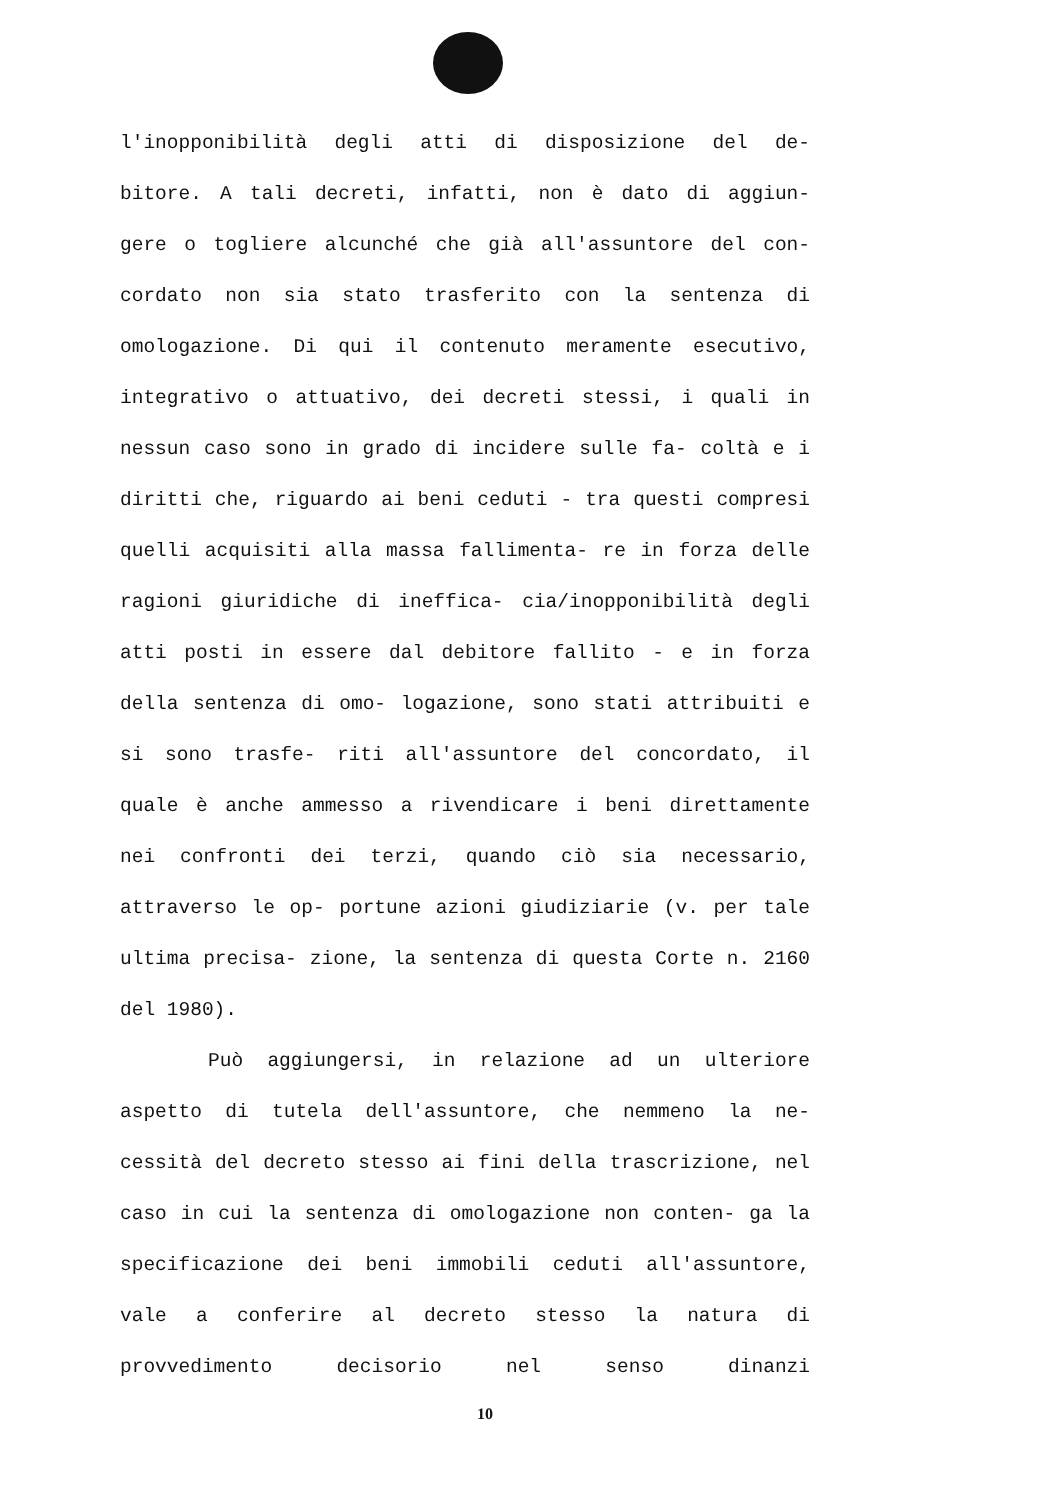l'inopponibilità degli atti di disposizione del de- bitore. A tali decreti, infatti, non è dato di aggiun- gere o togliere alcunché che già all'assuntore del con- cordato non sia stato trasferito con la sentenza di omologazione. Di qui il contenuto meramente esecutivo, integrativo o attuativo, dei decreti stessi, i quali in nessun caso sono in grado di incidere sulle fa- coltà e i diritti che, riguardo ai beni ceduti - tra questi compresi quelli acquisiti alla massa fallimenta- re in forza delle ragioni giuridiche di ineffica- cia/inopponibilità degli atti posti in essere dal debitore fallito - e in forza della sentenza di omo- logazione, sono stati attribuiti e si sono trasfe- riti all'assuntore del concordato, il quale è anche ammesso a rivendicare i beni direttamente nei confronti dei terzi, quando ciò sia necessario, attraverso le op- portune azioni giudiziarie (v. per tale ultima precisa- zione, la sentenza di questa Corte n. 2160 del 1980).
Può aggiungersi, in relazione ad un ulteriore aspetto di tutela dell'assuntore, che nemmeno la ne- cessità del decreto stesso ai fini della trascrizione, nel caso in cui la sentenza di omologazione non conten- ga la specificazione dei beni immobili ceduti all'assuntore, vale a conferire al decreto stesso la natura di provvedimento decisorio nel senso dinanzi
10